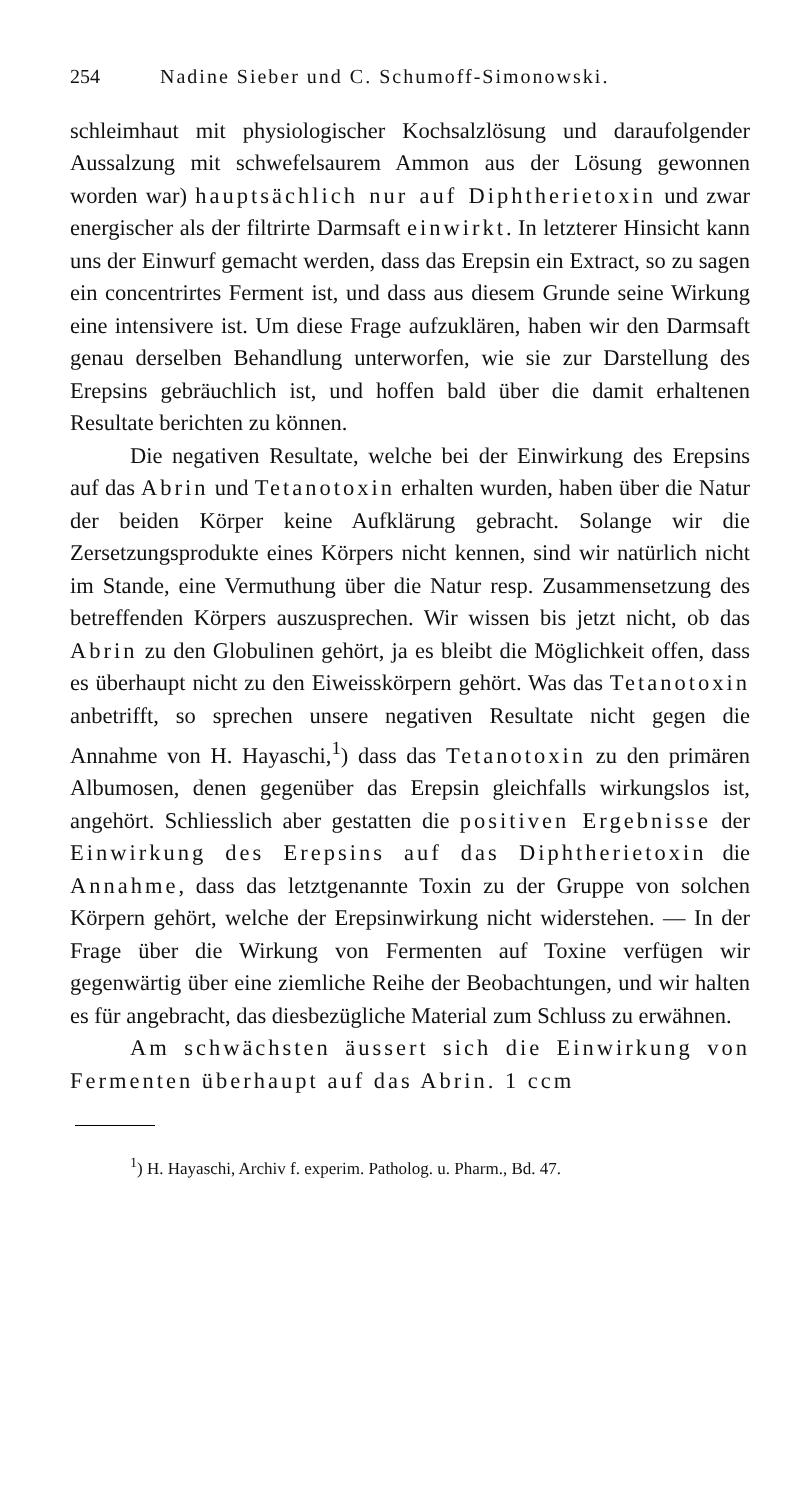254 Nadine Sieber und C. Schumoff-Simonowski.
schleimhaut mit physiologischer Kochsalzlösung und daraufolgender Aussalzung mit schwefelsaurem Ammon aus der Lösung gewonnen worden war) hauptsächlich nur auf Diphtherietoxin und zwar energischer als der filtrirte Darmsaft einwirkt. In letzterer Hinsicht kann uns der Einwurf gemacht werden, dass das Erepsin ein Extract, so zu sagen ein concentrirtes Ferment ist, und dass aus diesem Grunde seine Wirkung eine intensivere ist. Um diese Frage aufzuklären, haben wir den Darmsaft genau derselben Behandlung unterworfen, wie sie zur Darstellung des Erepsins gebräuchlich ist, und hoffen bald über die damit erhaltenen Resultate berichten zu können.
Die negativen Resultate, welche bei der Einwirkung des Erepsins auf das Abrin und Tetanotoxin erhalten wurden, haben über die Natur der beiden Körper keine Aufklärung gebracht. Solange wir die Zersetzungsprodukte eines Körpers nicht kennen, sind wir natürlich nicht im Stande, eine Vermuthung über die Natur resp. Zusammensetzung des betreffenden Körpers auszusprechen. Wir wissen bis jetzt nicht, ob das Abrin zu den Globulinen gehört, ja es bleibt die Möglichkeit offen, dass es überhaupt nicht zu den Eiweisskörpern gehört. Was das Tetanotoxin anbetrifft, so sprechen unsere negativen Resultate nicht gegen die Annahme von H. Hayaschi,<sup>1</sup>) dass das Tetanotoxin zu den primären Albumosen, denen gegenüber das Erepsin gleichfalls wirkungslos ist, angehört. Schliesslich aber gestatten die positiven Ergebnisse der Einwirkung des Erepsins auf das Diphtherietoxin die Annahme, dass das letztgenannte Toxin zu der Gruppe von solchen Körpern gehört, welche der Erepsinwirkung nicht widerstehen. — In der Frage über die Wirkung von Fermenten auf Toxine verfügen wir gegenwärtig über eine ziemliche Reihe der Beobachtungen, und wir halten es für angebracht, das diesbezügliche Material zum Schluss zu erwähnen.
Am schwächsten äussert sich die Einwirkung von Fermenten überhaupt auf das Abrin. 1 ccm
<sup>1</sup>) H. Hayaschi, Archiv f. experim. Patholog. u. Pharm., Bd. 47.